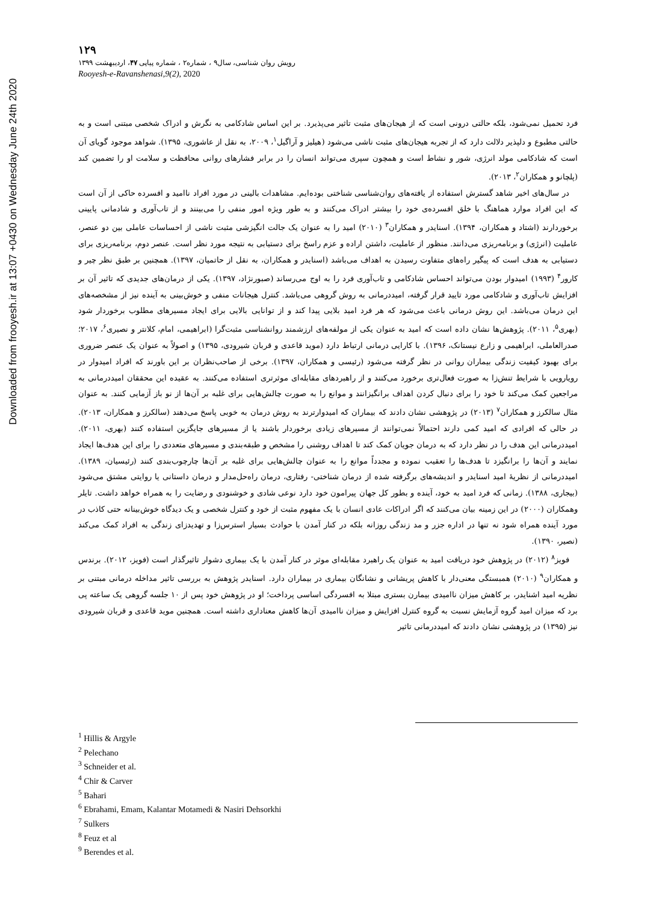Downloaded from frooyesh.ir at 13:07 +0430 on Wednesday June 24th 2020
۱۲۹
رویش روان شناسی، سال۹ ، شماره۲ ، شماره پیاپی ۴۷، اردیبهشت ۱۳۹۹
Rooyesh-e-Ravanshenasi,9(2), 2020
فرد تحمیل نمی‌شود، بلکه حالتی درونی است که از هیجان‌های مثبت تاثیر می‌پذیرد. بر این اساس شادکامی به نگرش و ادراک شخصی مبتنی است و به حالتی مطبوع و دلپذیر دلالت دارد که از تجربه هیجان‌های مثبت ناشی می‌شود (هیلیز و آراگیل<sup>۱</sup>، ۲۰۰۹، به نقل از عاشوری، ۱۳۹۵). شواهد موجود گویای آن است که شادکامی مولد انرژی، شور و نشاط است و همچون سپری می‌تواند انسان را در برابر فشارهای روانی محافظت و سلامت او را تضمین کند (پلچانو و همکاران<sup>۲</sup>، ۲۰۱۳).
در سال‌های اخیر شاهد گسترش استفاده از یافته‌های روان‌شناسی شناختی بوده‌ایم. مشاهدات بالینی در مورد افراد ناامید و افسرده حاکی از آن است که این افراد موارد هماهنگ با خلق افسرده‌ی خود را بیشتر ادراک می‌کنند و به طور ویژه امور منفی را می‌بینند و از تاب‌آوری و شادمانی پایینی برخوردارند (اشتاد و همکاران، ۱۳۹۴). اسنایدر و همکاران<sup>۳</sup> (۲۰۱۰) امید را به عنوان یک جالت انگیزشی مثبت ناشی از احساسات عاملی بین دو عنصر، عاملیت (انرژی) و برنامه‌ریزی می‌دانند. منظور از عاملیت، داشتن اراده و عزم راسخ برای دستیابی به نتیجه مورد نظر است. عنصر دوم، برنامه‌ریزی برای دستیابی به هدف است که پیگیر راه‌های متفاوت رسیدن به اهداف می‌باشد (اسنایدر و همکاران، به نقل از حاتمیان، ۱۳۹۷). همچنین بر طبق نظر چیر و کارور<sup>۴</sup> (۱۹۹۳) امیدوار بودن می‌تواند احساس شادکامی و تاب‌آوری فرد را به اوج می‌رساند (صبورنژاد، ۱۳۹۷). یکی از درمان‌های جدیدی که تاثیر آن بر افزایش تاب‌آوری و شادکامی مورد تایید قرار گرفته، امیددرمانی به روش گروهی می‌باشد. کنترل هیجانات منفی و خوش‌بینی به آینده نیز از مشخصه‌های این درمان می‌باشد. این روش درمانی باعث می‌شود که هر فرد امید بلایی پیدا کند و از توانایی بالایی برای ایجاد مسیرهای مطلوب برخوردار شود (بهری<sup>۵</sup>، ۲۰۱۱). پژوهش‌ها نشان داده است که امید به عنوان یکی از مولفه‌های ارزشمند روانشناسی مثبت‌گرا (ابراهیمی، امام، کلانتر و نصیری<sup>۶</sup>، ۲۰۱۷؛ صدرالعاملی، ابراهیمی و زارع نیستانک، ۱۳۹۶). با کارایی درمانی ارتباط دارد (موید قاعدی و قربان شیرودی، ۱۳۹۵) و اصولاً به عنوان یک عنصر ضروری برای بهبود کیفیت زندگی بیماران روانی در نظر گرفته می‌شود (رئیسی و همکاران، ۱۳۹۷). برخی از صاحب‌نظران بر این باورند که افراد امیدوار در رویارویی با شرایط تنش‌زا به صورت فعال‌تری برخورد می‌کنند و از راهبردهای مقابله‌ای موثرتری استفاده می‌کنند. به عقیده این محققان امیددرمانی به مراجعین کمک می‌کند تا خود را برای دنبال کردن اهداف برانگیزانند و موانع را به صورت چالش‌هایی برای غلبه بر آن‌ها از نو باز آزمایی کنند. به عنوان مثال سالکرز و همکاران<sup>۷</sup> (۲۰۱۳) در پژوهشی نشان دادند که بیماران که امیدوارترند به روش درمان به خوبی پاسخ می‌دهند (سالکرز و همکاران، ۲۰۱۳). در حالی که افرادی که امید کمی دارند احتمالاً نمی‌توانند از مسیرهای زیادی برخوردار باشند یا از مسیرهای جایگزین استفاده کنند (بهری، ۲۰۱۱). امیددرمانی این هدف را در نظر دارد که به درمان جویان کمک کند تا اهداف روشنی را مشخص و طبقه‌بندی و مسیرهای متعددی را برای این هدف‌ها ایجاد نمایند و آن‌ها را برانگیزد تا هدف‌ها را تعقیب نموده و مجدداً موانع را به عنوان چالش‌هایی برای غلبه بر آن‌ها چارچوب‌بندی کنند (رئیسیان، ۱۳۸۹). امیددرمانی از نظریهٔ امید اسنایدر و اندیشه‌های برگرفته شده از درمان شناختی- رفتاری، درمان راه‌حل‌مدار و درمان داستانی یا روایتی مشتق می‌شود (بیجاری، ۱۳۸۸). زمانی که فرد امید به خود، آینده و بطور کل جهان پیرامون خود دارد نوعی شادی و خوشنودی و رضایت را به همراه خواهد داشت. تایلر وهمکاران (۲۰۰۰) در این زمینه بیان می‌کنند که اگر ادراکات عادی انسان با یک مفهوم مثبت از خود و کنترل شخصی و یک دیدگاه خوش‌بینانه حتی کاذب در مورد آینده همراه شود نه تنها در اداره جزر و مد زندگی روزانه بلکه در کنار آمدن با حوادث بسیار استرس‌زا و تهدیدزای زندگی به افراد کمک می‌کند (نصیر، ۱۳۹۰).
فویز<sup>۸</sup> (۲۰۱۲) در پژوهش خود دریافت امید به عنوان یک راهبرد مقابله‌ای موثر در کنار آمدن با یک بیماری دشوار تاثیرگذار است (فویز، ۲۰۱۲). برندس و همکاران<sup>۹</sup> (۲۰۱۰) همبستگی معنی‌دار با کاهش پریشانی و نشانگان بیماری در بیماران دارد. اسنایدر پژوهش به بررسی تاثیر مداخله درمانی مبتنی بر نظریه امید اشنایدر، بر کاهش میزان ناامیدی بیمارن بستری مبتلا به افسردگی اساسی پرداخت؛ او در پژوهش خود پس از ۱۰ جلسه گروهی یک ساعته پی برد که میزان امید گروه آزمایش نسبت به گروه کنترل افزایش و میزان ناامیدی آن‌ها کاهش معناداری داشته است. همچنین موید قاعدی و قربان شیرودی نیز (۱۳۹۵) در پژوهشی نشان دادند که امیددرمانی تاثیر
<sup>1</sup> Hillis & Argyle
<sup>2</sup> Pelechano
<sup>3</sup> Schneider et al.
<sup>4</sup> Chir & Carver
<sup>5</sup> Bahari
<sup>6</sup> Ebrahami, Emam, Kalantar Motamedi & Nasiri Dehsorkhi
<sup>7</sup> Sulkers
<sup>8</sup> Feuz et al
<sup>9</sup> Berendes et al.